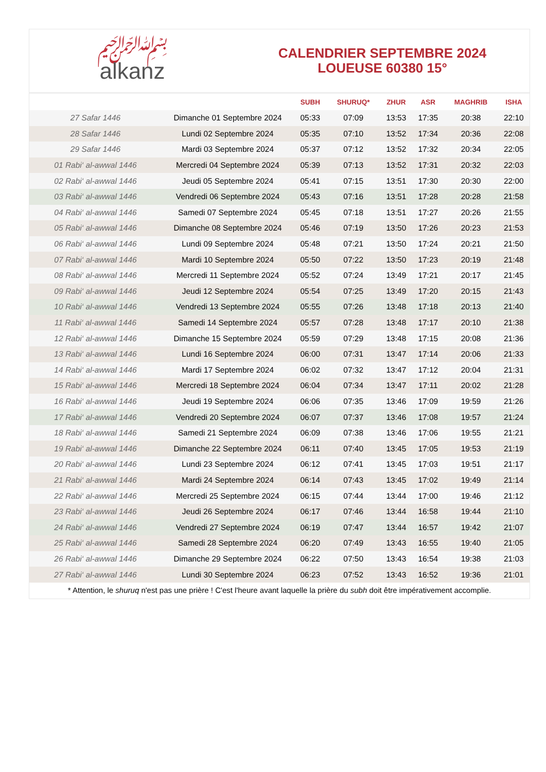﷽
alkanz
CALENDRIER SEPTEMBRE 2024
LOUEUSE 60380 15°
| | | SUBH | SHURUQ* | ZHUR | ASR | MAGHRIB | ISHA |
| --- | --- | --- | --- | --- | --- | --- | --- |
| 27 Safar 1446 | Dimanche 01 Septembre 2024 | 05:33 | 07:09 | 13:53 | 17:35 | 20:38 | 22:10 |
| 28 Safar 1446 | Lundi 02 Septembre 2024 | 05:35 | 07:10 | 13:52 | 17:34 | 20:36 | 22:08 |
| 29 Safar 1446 | Mardi 03 Septembre 2024 | 05:37 | 07:12 | 13:52 | 17:32 | 20:34 | 22:05 |
| 01 Rabi‘ al-awwal 1446 | Mercredi 04 Septembre 2024 | 05:39 | 07:13 | 13:52 | 17:31 | 20:32 | 22:03 |
| 02 Rabi‘ al-awwal 1446 | Jeudi 05 Septembre 2024 | 05:41 | 07:15 | 13:51 | 17:30 | 20:30 | 22:00 |
| 03 Rabi‘ al-awwal 1446 | Vendredi 06 Septembre 2024 | 05:43 | 07:16 | 13:51 | 17:28 | 20:28 | 21:58 |
| 04 Rabi‘ al-awwal 1446 | Samedi 07 Septembre 2024 | 05:45 | 07:18 | 13:51 | 17:27 | 20:26 | 21:55 |
| 05 Rabi‘ al-awwal 1446 | Dimanche 08 Septembre 2024 | 05:46 | 07:19 | 13:50 | 17:26 | 20:23 | 21:53 |
| 06 Rabi‘ al-awwal 1446 | Lundi 09 Septembre 2024 | 05:48 | 07:21 | 13:50 | 17:24 | 20:21 | 21:50 |
| 07 Rabi‘ al-awwal 1446 | Mardi 10 Septembre 2024 | 05:50 | 07:22 | 13:50 | 17:23 | 20:19 | 21:48 |
| 08 Rabi‘ al-awwal 1446 | Mercredi 11 Septembre 2024 | 05:52 | 07:24 | 13:49 | 17:21 | 20:17 | 21:45 |
| 09 Rabi‘ al-awwal 1446 | Jeudi 12 Septembre 2024 | 05:54 | 07:25 | 13:49 | 17:20 | 20:15 | 21:43 |
| 10 Rabi‘ al-awwal 1446 | Vendredi 13 Septembre 2024 | 05:55 | 07:26 | 13:48 | 17:18 | 20:13 | 21:40 |
| 11 Rabi‘ al-awwal 1446 | Samedi 14 Septembre 2024 | 05:57 | 07:28 | 13:48 | 17:17 | 20:10 | 21:38 |
| 12 Rabi‘ al-awwal 1446 | Dimanche 15 Septembre 2024 | 05:59 | 07:29 | 13:48 | 17:15 | 20:08 | 21:36 |
| 13 Rabi‘ al-awwal 1446 | Lundi 16 Septembre 2024 | 06:00 | 07:31 | 13:47 | 17:14 | 20:06 | 21:33 |
| 14 Rabi‘ al-awwal 1446 | Mardi 17 Septembre 2024 | 06:02 | 07:32 | 13:47 | 17:12 | 20:04 | 21:31 |
| 15 Rabi‘ al-awwal 1446 | Mercredi 18 Septembre 2024 | 06:04 | 07:34 | 13:47 | 17:11 | 20:02 | 21:28 |
| 16 Rabi‘ al-awwal 1446 | Jeudi 19 Septembre 2024 | 06:06 | 07:35 | 13:46 | 17:09 | 19:59 | 21:26 |
| 17 Rabi‘ al-awwal 1446 | Vendredi 20 Septembre 2024 | 06:07 | 07:37 | 13:46 | 17:08 | 19:57 | 21:24 |
| 18 Rabi‘ al-awwal 1446 | Samedi 21 Septembre 2024 | 06:09 | 07:38 | 13:46 | 17:06 | 19:55 | 21:21 |
| 19 Rabi‘ al-awwal 1446 | Dimanche 22 Septembre 2024 | 06:11 | 07:40 | 13:45 | 17:05 | 19:53 | 21:19 |
| 20 Rabi‘ al-awwal 1446 | Lundi 23 Septembre 2024 | 06:12 | 07:41 | 13:45 | 17:03 | 19:51 | 21:17 |
| 21 Rabi‘ al-awwal 1446 | Mardi 24 Septembre 2024 | 06:14 | 07:43 | 13:45 | 17:02 | 19:49 | 21:14 |
| 22 Rabi‘ al-awwal 1446 | Mercredi 25 Septembre 2024 | 06:15 | 07:44 | 13:44 | 17:00 | 19:46 | 21:12 |
| 23 Rabi‘ al-awwal 1446 | Jeudi 26 Septembre 2024 | 06:17 | 07:46 | 13:44 | 16:58 | 19:44 | 21:10 |
| 24 Rabi‘ al-awwal 1446 | Vendredi 27 Septembre 2024 | 06:19 | 07:47 | 13:44 | 16:57 | 19:42 | 21:07 |
| 25 Rabi‘ al-awwal 1446 | Samedi 28 Septembre 2024 | 06:20 | 07:49 | 13:43 | 16:55 | 19:40 | 21:05 |
| 26 Rabi‘ al-awwal 1446 | Dimanche 29 Septembre 2024 | 06:22 | 07:50 | 13:43 | 16:54 | 19:38 | 21:03 |
| 27 Rabi‘ al-awwal 1446 | Lundi 30 Septembre 2024 | 06:23 | 07:52 | 13:43 | 16:52 | 19:36 | 21:01 |
* Attention, le shuruq n'est pas une prière ! C'est l'heure avant laquelle la prière du subh doit être impérativement accomplie.